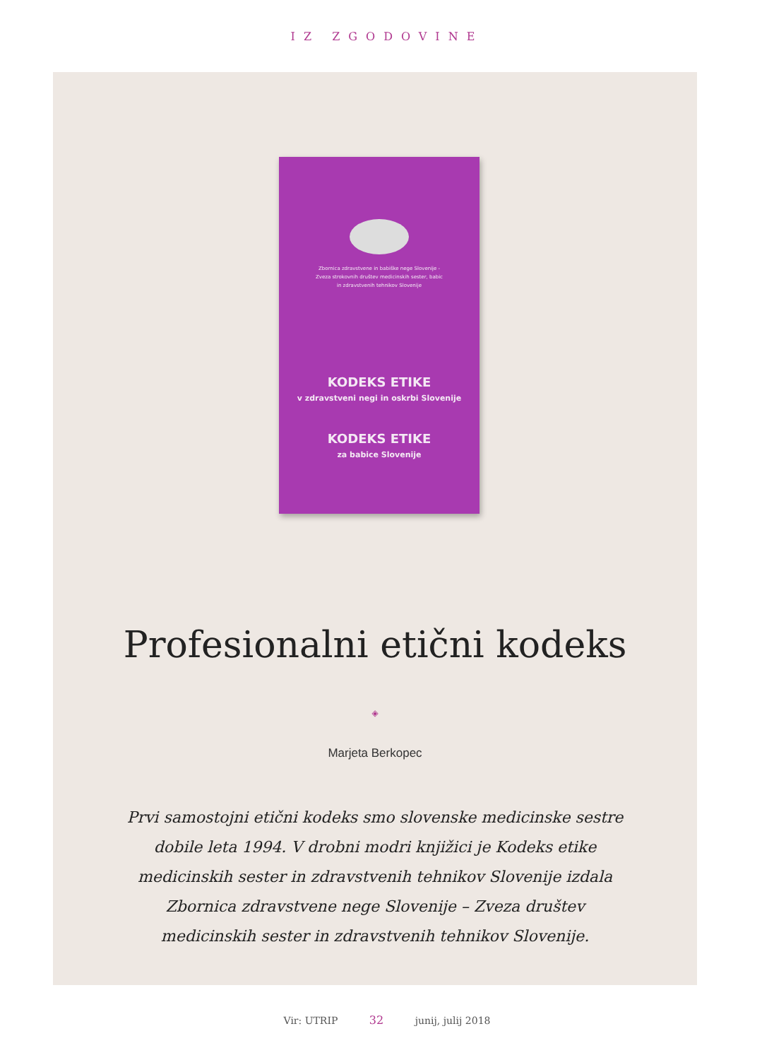IZ ZGODOVINE
Zbornica zdravstvene in babiške nege Slovenije -
Zveza strokovnih društev medicinskih sester, babic
in zdravstvenih tehnikov Slovenije
KODEKS ETIKE
v zdravstveni negi in oskrbi Slovenije
KODEKS ETIKE
za babice Slovenije
Profesionalni etični kodeks
◈
Marjeta Berkopec
Prvi samostojni etični kodeks smo slovenske medicinske sestre dobile leta 1994. V drobni modri knjižici je Kodeks etike medicinskih sester in zdravstvenih tehnikov Slovenije izdala Zbornica zdravstvene nege Slovenije – Zveza društev medicinskih sester in zdravstvenih tehnikov Slovenije.
Vir: UTRIP 32 junij, julij 2018